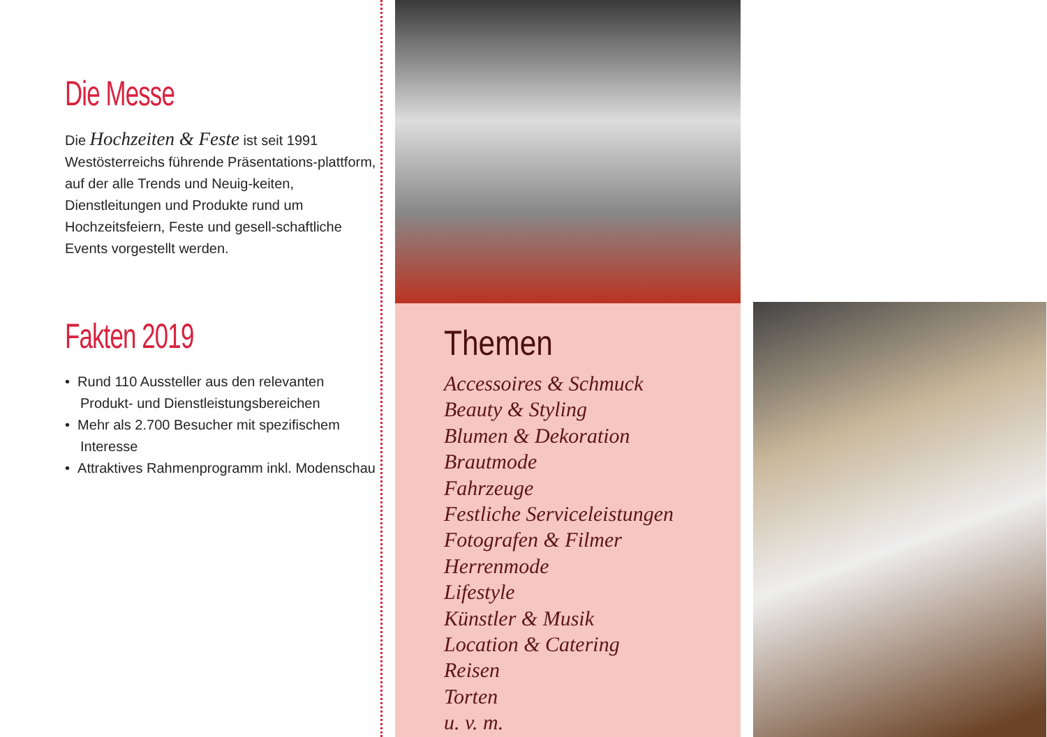Die Messe
Die Hochzeiten & Feste ist seit 1991 Westösterreichs führende Präsentations-plattform, auf der alle Trends und Neuig-keiten, Dienstleitungen und Produkte rund um Hochzeitsfeiern, Feste und gesell-schaftliche Events vorgestellt werden.
Fakten 2019
• Rund 110 Aussteller aus den relevanten Produkt- und Dienstleistungsbereichen
• Mehr als 2.700 Besucher mit spezifischem Interesse
• Attraktives Rahmenprogramm inkl. Modenschau
Themen
Accessoires & Schmuck
Beauty & Styling
Blumen & Dekoration
Brautmode
Fahrzeuge
Festliche Serviceleistungen
Fotografen & Filmer
Herrenmode
Lifestyle
Künstler & Musik
Location & Catering
Reisen
Torten
u. v. m.